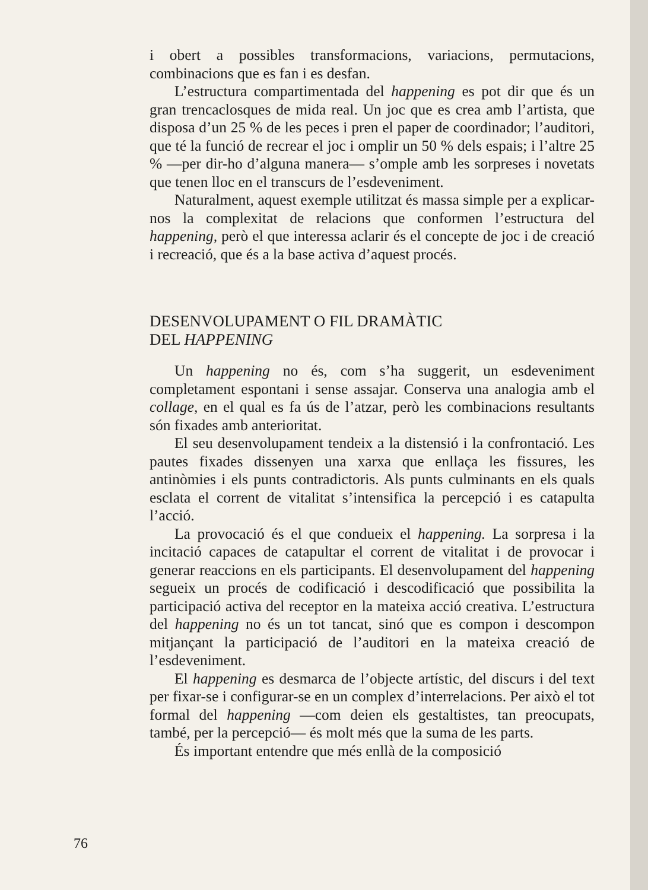i obert a possibles transformacions, variacions, permutacions, combinacions que es fan i es desfan.
L’estructura compartimentada del happening es pot dir que és un gran trencaclosques de mida real. Un joc que es crea amb l’artista, que disposa d’un 25 % de les peces i pren el paper de coordinador; l’auditori, que té la funció de recrear el joc i omplir un 50 % dels espais; i l’altre 25 % —per dir-ho d’alguna manera— s’omple amb les sorpreses i novetats que tenen lloc en el transcurs de l’esdeveniment.
Naturalment, aquest exemple utilitzat és massa simple per a explicar-nos la complexitat de relacions que conformen l’estructura del happening, però el que interessa aclarir és el concepte de joc i de creació i recreació, que és a la base activa d’aquest procés.
DESENVOLUPAMENT O FIL DRAMÀTIC
DEL HAPPENING
Un happening no és, com s’ha suggerit, un esdeveniment completament espontani i sense assajar. Conserva una analogia amb el collage, en el qual es fa ús de l’atzar, però les combinacions resultants són fixades amb anterioritat.
El seu desenvolupament tendeix a la distensió i la confrontació. Les pautes fixades dissenyen una xarxa que enllaça les fissures, les antinòmies i els punts contradictoris. Als punts culminants en els quals esclata el corrent de vitalitat s’intensifica la percepció i es catapulta l’acció.
La provocació és el que condueix el happening. La sorpresa i la incitació capaces de catapultar el corrent de vitalitat i de provocar i generar reaccions en els participants. El desenvolupament del happening segueix un procés de codificació i descodificació que possibilita la participació activa del receptor en la mateixa acció creativa. L’estructura del happening no és un tot tancat, sinó que es compon i descompon mitjançant la participació de l’auditori en la mateixa creació de l’esdeveniment.
El happening es desmarca de l’objecte artístic, del discurs i del text per fixar-se i configurar-se en un complex d’interrelacions. Per això el tot formal del happening —com deien els gestaltistes, tan preocupats, també, per la percepció— és molt més que la suma de les parts.
És important entendre que més enllà de la composició
76